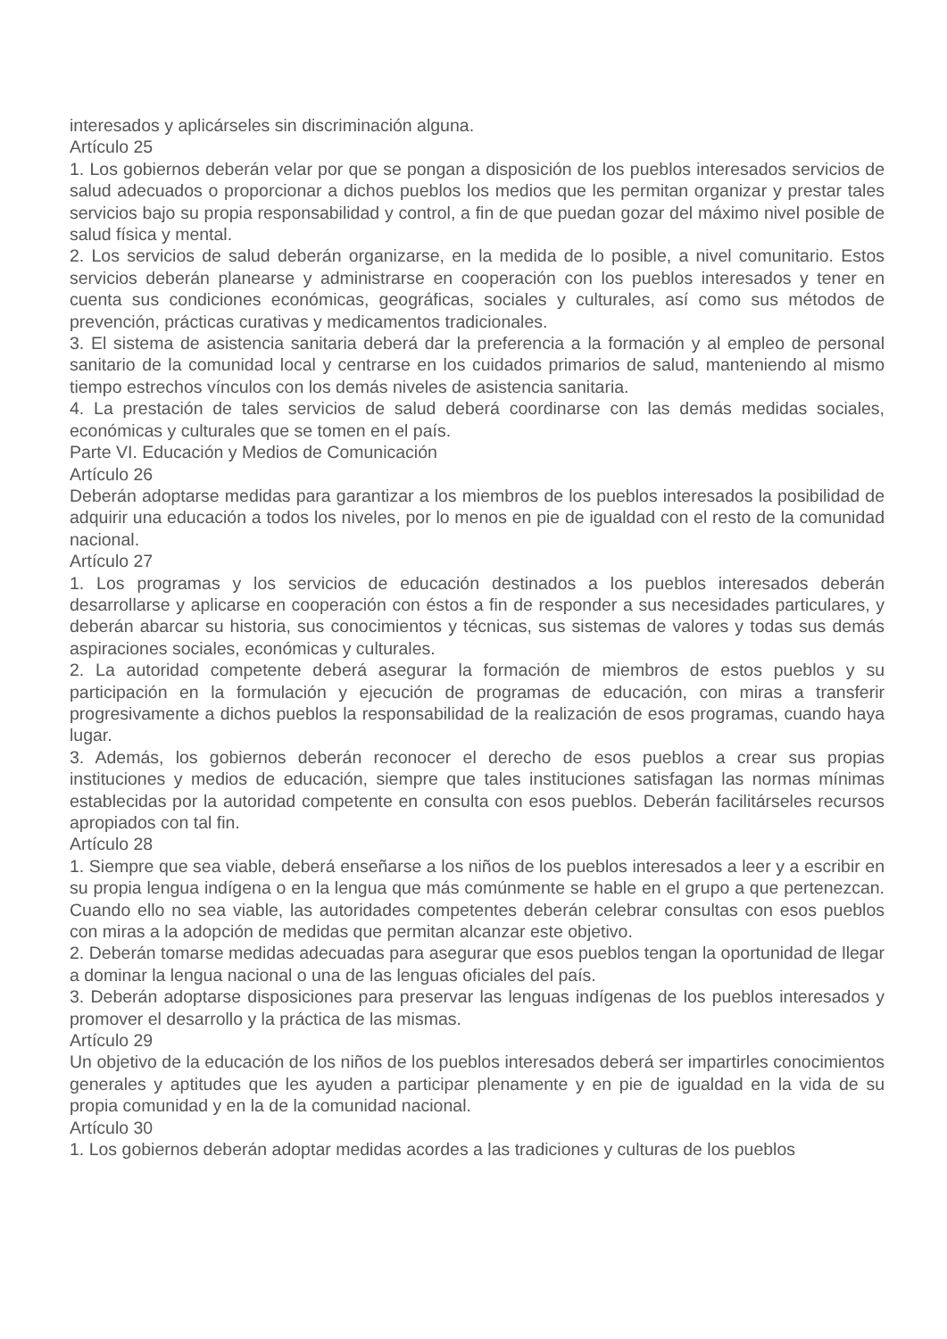interesados y aplicárseles sin discriminación alguna.
Artículo 25
1. Los gobiernos deberán velar por que se pongan a disposición de los pueblos interesados servicios de salud adecuados o proporcionar a dichos pueblos los medios que les permitan organizar y prestar tales servicios bajo su propia responsabilidad y control, a fin de que puedan gozar del máximo nivel posible de salud física y mental.
2. Los servicios de salud deberán organizarse, en la medida de lo posible, a nivel comunitario. Estos servicios deberán planearse y administrarse en cooperación con los pueblos interesados y tener en cuenta sus condiciones económicas, geográficas, sociales y culturales, así como sus métodos de prevención, prácticas curativas y medicamentos tradicionales.
3. El sistema de asistencia sanitaria deberá dar la preferencia a la formación y al empleo de personal sanitario de la comunidad local y centrarse en los cuidados primarios de salud, manteniendo al mismo tiempo estrechos vínculos con los demás niveles de asistencia sanitaria.
4. La prestación de tales servicios de salud deberá coordinarse con las demás medidas sociales, económicas y culturales que se tomen en el país.
Parte VI. Educación y Medios de Comunicación
Artículo 26
Deberán adoptarse medidas para garantizar a los miembros de los pueblos interesados la posibilidad de adquirir una educación a todos los niveles, por lo menos en pie de igualdad con el resto de la comunidad nacional.
Artículo 27
1. Los programas y los servicios de educación destinados a los pueblos interesados deberán desarrollarse y aplicarse en cooperación con éstos a fin de responder a sus necesidades particulares, y deberán abarcar su historia, sus conocimientos y técnicas, sus sistemas de valores y todas sus demás aspiraciones sociales, económicas y culturales.
2. La autoridad competente deberá asegurar la formación de miembros de estos pueblos y su participación en la formulación y ejecución de programas de educación, con miras a transferir progresivamente a dichos pueblos la responsabilidad de la realización de esos programas, cuando haya lugar.
3. Además, los gobiernos deberán reconocer el derecho de esos pueblos a crear sus propias instituciones y medios de educación, siempre que tales instituciones satisfagan las normas mínimas establecidas por la autoridad competente en consulta con esos pueblos. Deberán facilitárseles recursos apropiados con tal fin.
Artículo 28
1. Siempre que sea viable, deberá enseñarse a los niños de los pueblos interesados a leer y a escribir en su propia lengua indígena o en la lengua que más comúnmente se hable en el grupo a que pertenezcan. Cuando ello no sea viable, las autoridades competentes deberán celebrar consultas con esos pueblos con miras a la adopción de medidas que permitan alcanzar este objetivo.
2. Deberán tomarse medidas adecuadas para asegurar que esos pueblos tengan la oportunidad de llegar a dominar la lengua nacional o una de las lenguas oficiales del país.
3. Deberán adoptarse disposiciones para preservar las lenguas indígenas de los pueblos interesados y promover el desarrollo y la práctica de las mismas.
Artículo 29
Un objetivo de la educación de los niños de los pueblos interesados deberá ser impartirles conocimientos generales y aptitudes que les ayuden a participar plenamente y en pie de igualdad en la vida de su propia comunidad y en la de la comunidad nacional.
Artículo 30
1. Los gobiernos deberán adoptar medidas acordes a las tradiciones y culturas de los pueblos